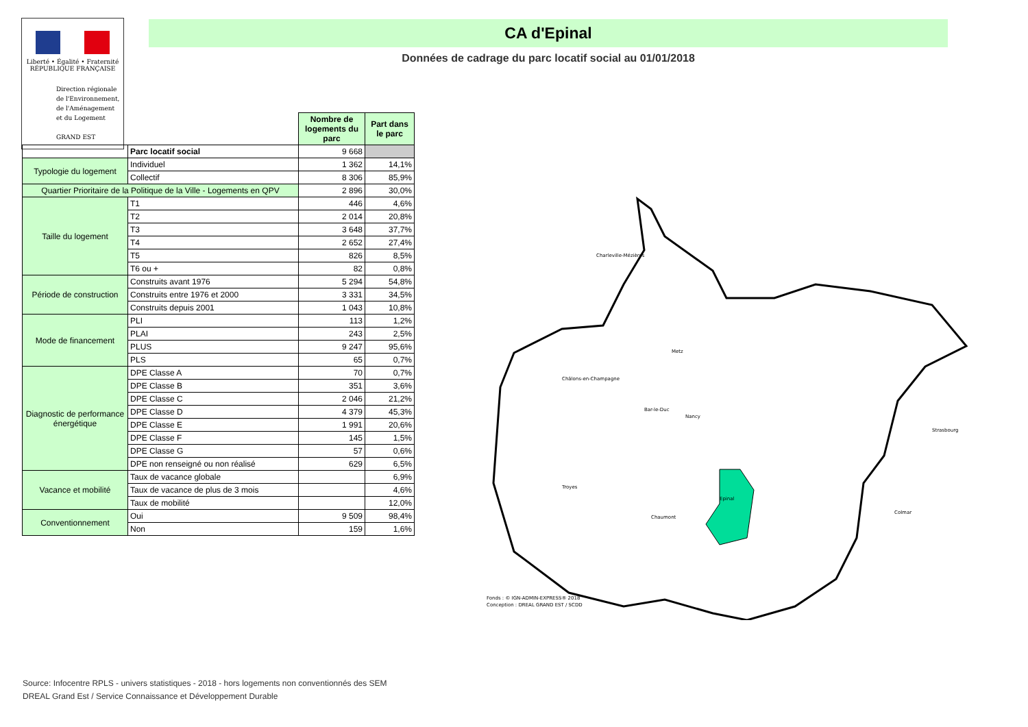Liberté • Égalité • Fraternité
RÉPUBLIQUE FRANÇAISE
Direction régionale
de l'Environnement,
de l'Aménagement
et du Logement
GRAND EST
CA d'Epinal
Données de cadrage du parc locatif social au 01/01/2018
| | | Nombre de logements du parc | Part dans le parc |
| | Parc locatif social | 9 668 | |
| Typologie du logement | Individuel | 1 362 | 14,1% |
| | Collectif | 8 306 | 85,9% |
| Quartier Prioritaire de la Politique de la Ville - Logements en QPV | | 2 896 | 30,0% |
| Taille du logement | T1 | 446 | 4,6% |
| | T2 | 2 014 | 20,8% |
| | T3 | 3 648 | 37,7% |
| | T4 | 2 652 | 27,4% |
| | T5 | 826 | 8,5% |
| | T6 ou + | 82 | 0,8% |
| Période de construction | Construits avant 1976 | 5 294 | 54,8% |
| | Construits entre 1976 et 2000 | 3 331 | 34,5% |
| | Construits depuis 2001 | 1 043 | 10,8% |
| Mode de financement | PLI | 113 | 1,2% |
| | PLAI | 243 | 2,5% |
| | PLUS | 9 247 | 95,6% |
| | PLS | 65 | 0,7% |
| Diagnostic de performance énergétique | DPE Classe A | 70 | 0,7% |
| | DPE Classe B | 351 | 3,6% |
| | DPE Classe C | 2 046 | 21,2% |
| | DPE Classe D | 4 379 | 45,3% |
| | DPE Classe E | 1 991 | 20,6% |
| | DPE Classe F | 145 | 1,5% |
| | DPE Classe G | 57 | 0,6% |
| | DPE non renseigné ou non réalisé | 629 | 6,5% |
| Vacance et mobilité | Taux de vacance globale | | 6,9% |
| | Taux de vacance de plus de 3 mois | | 4,6% |
| | Taux de mobilité | | 12,0% |
| Conventionnement | Oui | 9 509 | 98,4% |
| | Non | 159 | 1,6% |
Charleville-Mézières
Metz
Châlons-en-Champagne
Bar-le-Duc
Nancy
Strasbourg
Troyes
Epinal
Chaumont
Colmar
Fonds : © IGN-ADMIN-EXPRESS® 2018
Conception : DREAL GRAND EST / SCDD
Source: Infocentre RPLS - univers statistiques - 2018 - hors logements non conventionnés des SEM
DREAL Grand Est / Service Connaissance et Développement Durable